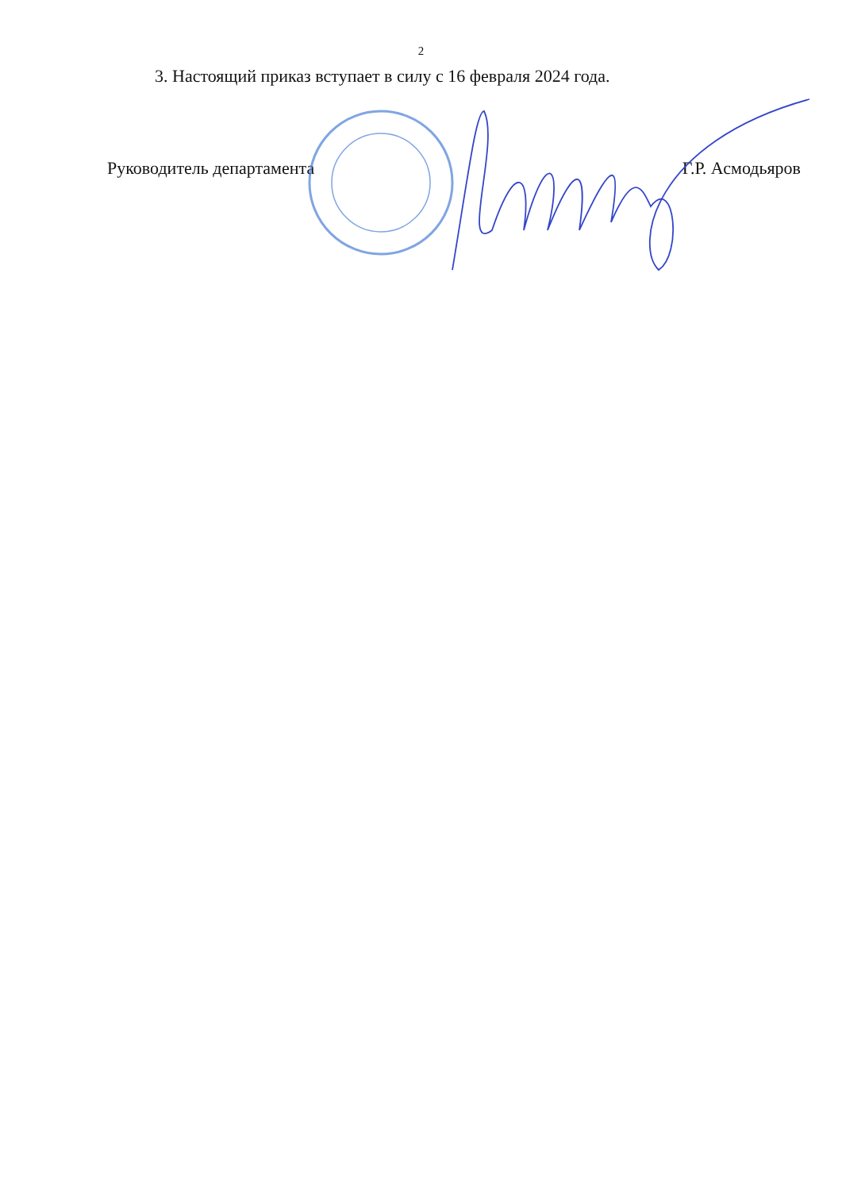2
3. Настоящий приказ вступает в силу с 16 февраля 2024 года.
Руководитель департамента Г.Р. Асмодьяров